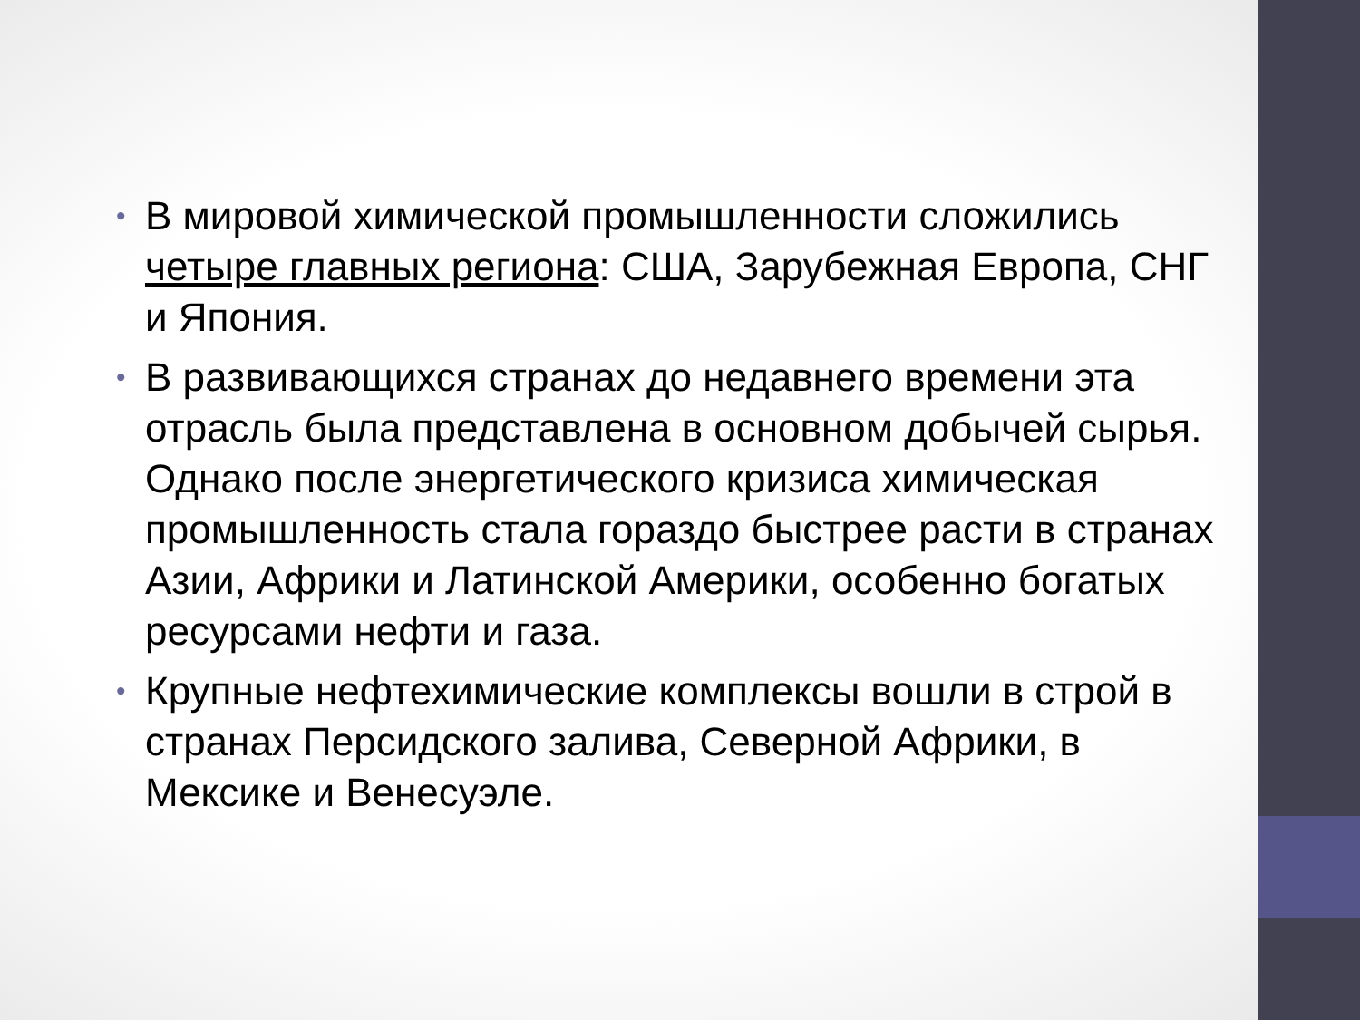• В мировой химической промышленности сложились четыре главных региона: США, Зарубежная Европа, СНГ и Япония.
• В развивающихся странах до недавнего времени эта отрасль была представлена в основном добычей сырья. Однако после энергетического кризиса химическая промышленность стала гораздо быстрее расти в странах Азии, Африки и Латинской Америки, особенно богатых ресурсами нефти и газа.
• Крупные нефтехимические комплексы вошли в строй в странах Персидского залива, Северной Африки, в Мексике и Венесуэле.